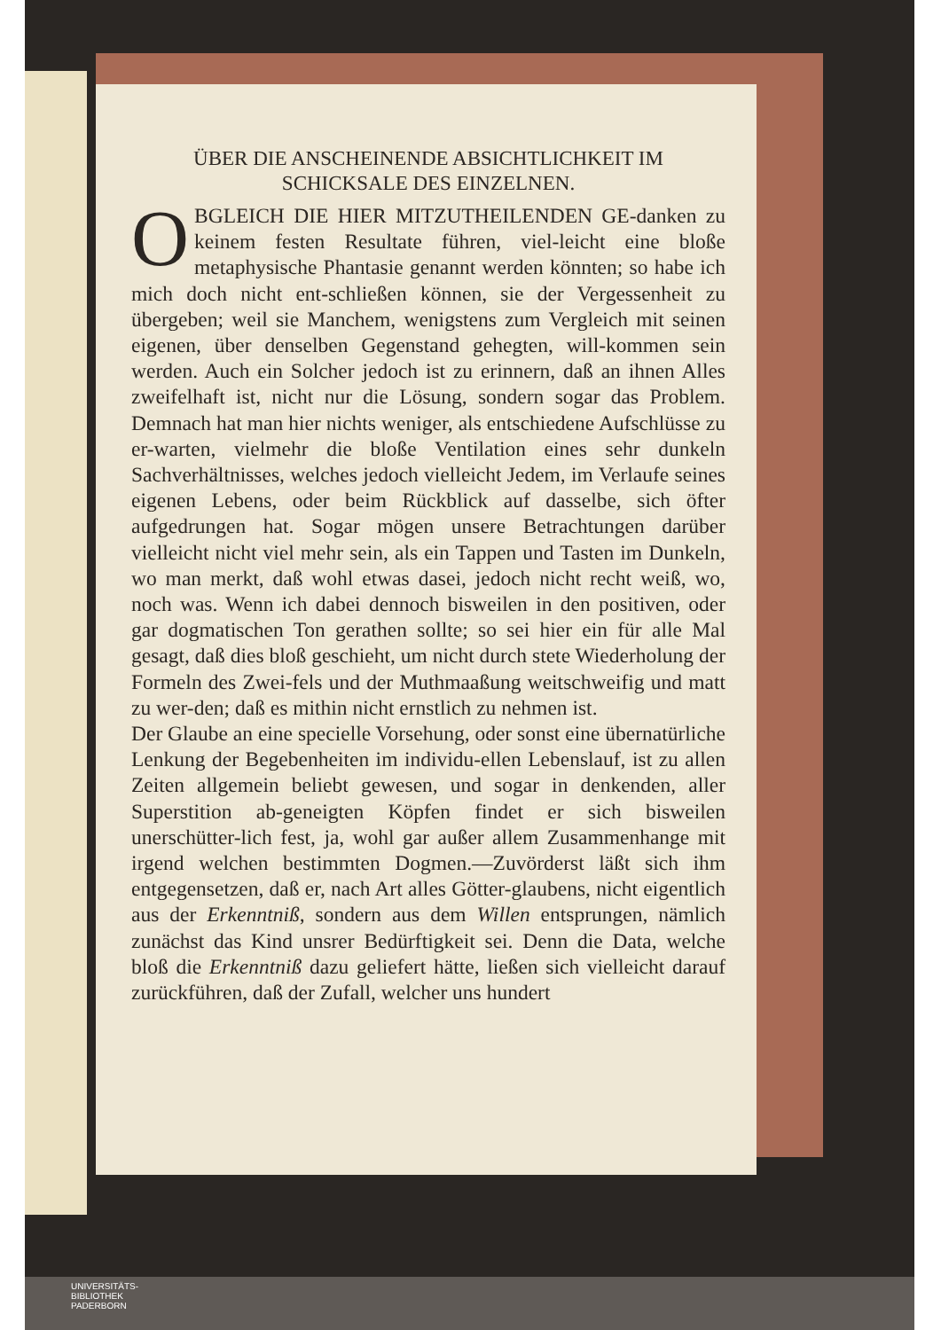ÜBER DIE ANSCHEINENDE ABSICHTLICHKEIT IM
SCHICKSALE DES EINZELNEN.
OBGLEICH DIE HIER MITZUTHEILENDEN GE-danken zu keinem festen Resultate führen, viel-leicht eine bloße metaphysische Phantasie genannt werden könnten; so habe ich mich doch nicht ent-schließen können, sie der Vergessenheit zu übergeben; weil sie Manchem, wenigstens zum Vergleich mit seinen eigenen, über denselben Gegenstand gehegten, will-kommen sein werden. Auch ein Solcher jedoch ist zu erinnern, daß an ihnen Alles zweifelhaft ist, nicht nur die Lösung, sondern sogar das Problem. Demnach hat man hier nichts weniger, als entschiedene Aufschlüsse zu er-warten, vielmehr die bloße Ventilation eines sehr dunkeln Sachverhältnisses, welches jedoch vielleicht Jedem, im Verlaufe seines eigenen Lebens, oder beim Rückblick auf dasselbe, sich öfter aufgedrungen hat. Sogar mögen unsere Betrachtungen darüber vielleicht nicht viel mehr sein, als ein Tappen und Tasten im Dunkeln, wo man merkt, daß wohl etwas dasei, jedoch nicht recht weiß, wo, noch was. Wenn ich dabei dennoch bisweilen in den positiven, oder gar dogmatischen Ton gerathen sollte; so sei hier ein für alle Mal gesagt, daß dies bloß geschieht, um nicht durch stete Wiederholung der Formeln des Zwei-fels und der Muthmaaßung weitschweifig und matt zu wer-den; daß es mithin nicht ernstlich zu nehmen ist.
Der Glaube an eine specielle Vorsehung, oder sonst eine übernatürliche Lenkung der Begebenheiten im individu-ellen Lebenslauf, ist zu allen Zeiten allgemein beliebt gewesen, und sogar in denkenden, aller Superstition ab-geneigten Köpfen findet er sich bisweilen unerschütter-lich fest, ja, wohl gar außer allem Zusammenhange mit irgend welchen bestimmten Dogmen.—Zuvörderst läßt sich ihm entgegensetzen, daß er, nach Art alles Götter-glaubens, nicht eigentlich aus der Erkenntniß, sondern aus dem Willen entsprungen, nämlich zunächst das Kind unsrer Bedürftigkeit sei. Denn die Data, welche bloß die Erkenntniß dazu geliefert hätte, ließen sich vielleicht darauf zurückführen, daß der Zufall, welcher uns hundert
UNIVERSITÄTS-
BIBLIOTHEK
PADERBORN